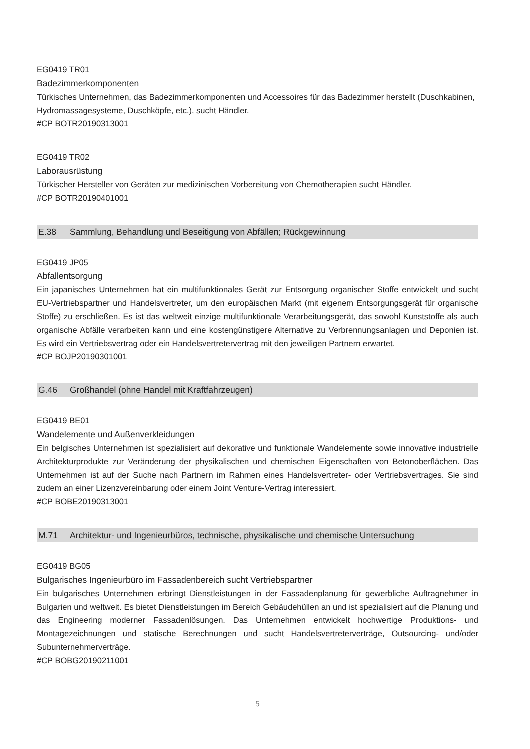EG0419 TR01
Badezimmerkomponenten
Türkisches Unternehmen, das Badezimmerkomponenten und Accessoires für das Badezimmer herstellt (Duschkabinen, Hydromassagesysteme, Duschköpfe, etc.), sucht Händler.
#CP BOTR20190313001
EG0419 TR02
Laborausrüstung
Türkischer Hersteller von Geräten zur medizinischen Vorbereitung von Chemotherapien sucht Händler.
#CP BOTR20190401001
E.38 Sammlung, Behandlung und Beseitigung von Abfällen; Rückgewinnung
EG0419 JP05
Abfallentsorgung
Ein japanisches Unternehmen hat ein multifunktionales Gerät zur Entsorgung organischer Stoffe entwickelt und sucht EU-Vertriebspartner und Handelsvertreter, um den europäischen Markt (mit eigenem Entsorgungsgerät für organische Stoffe) zu erschließen. Es ist das weltweit einzige multifunktionale Verarbeitungsgerät, das sowohl Kunststoffe als auch organische Abfälle verarbeiten kann und eine kostengünstigere Alternative zu Verbrennungsanlagen und Deponien ist. Es wird ein Vertriebsvertrag oder ein Handelsvertretervertrag mit den jeweiligen Partnern erwartet.
#CP BOJP20190301001
G.46 Großhandel (ohne Handel mit Kraftfahrzeugen)
EG0419 BE01
Wandelemente und Außenverkleidungen
Ein belgisches Unternehmen ist spezialisiert auf dekorative und funktionale Wandelemente sowie innovative industrielle Architekturprodukte zur Veränderung der physikalischen und chemischen Eigenschaften von Betonoberflächen. Das Unternehmen ist auf der Suche nach Partnern im Rahmen eines Handelsvertreter- oder Vertriebsvertrages. Sie sind zudem an einer Lizenzvereinbarung oder einem Joint Venture-Vertrag interessiert.
#CP BOBE20190313001
M.71 Architektur- und Ingenieurbüros, technische, physikalische und chemische Untersuchung
EG0419 BG05
Bulgarisches Ingenieurbüro im Fassadenbereich sucht Vertriebspartner
Ein bulgarisches Unternehmen erbringt Dienstleistungen in der Fassadenplanung für gewerbliche Auftragnehmer in Bulgarien und weltweit. Es bietet Dienstleistungen im Bereich Gebäudehüllen an und ist spezialisiert auf die Planung und das Engineering moderner Fassadenlösungen. Das Unternehmen entwickelt hochwertige Produktions- und Montagezeichnungen und statische Berechnungen und sucht Handelsvertreterverträge, Outsourcing- und/oder Subunternehmerverträge.
#CP BOBG20190211001
5